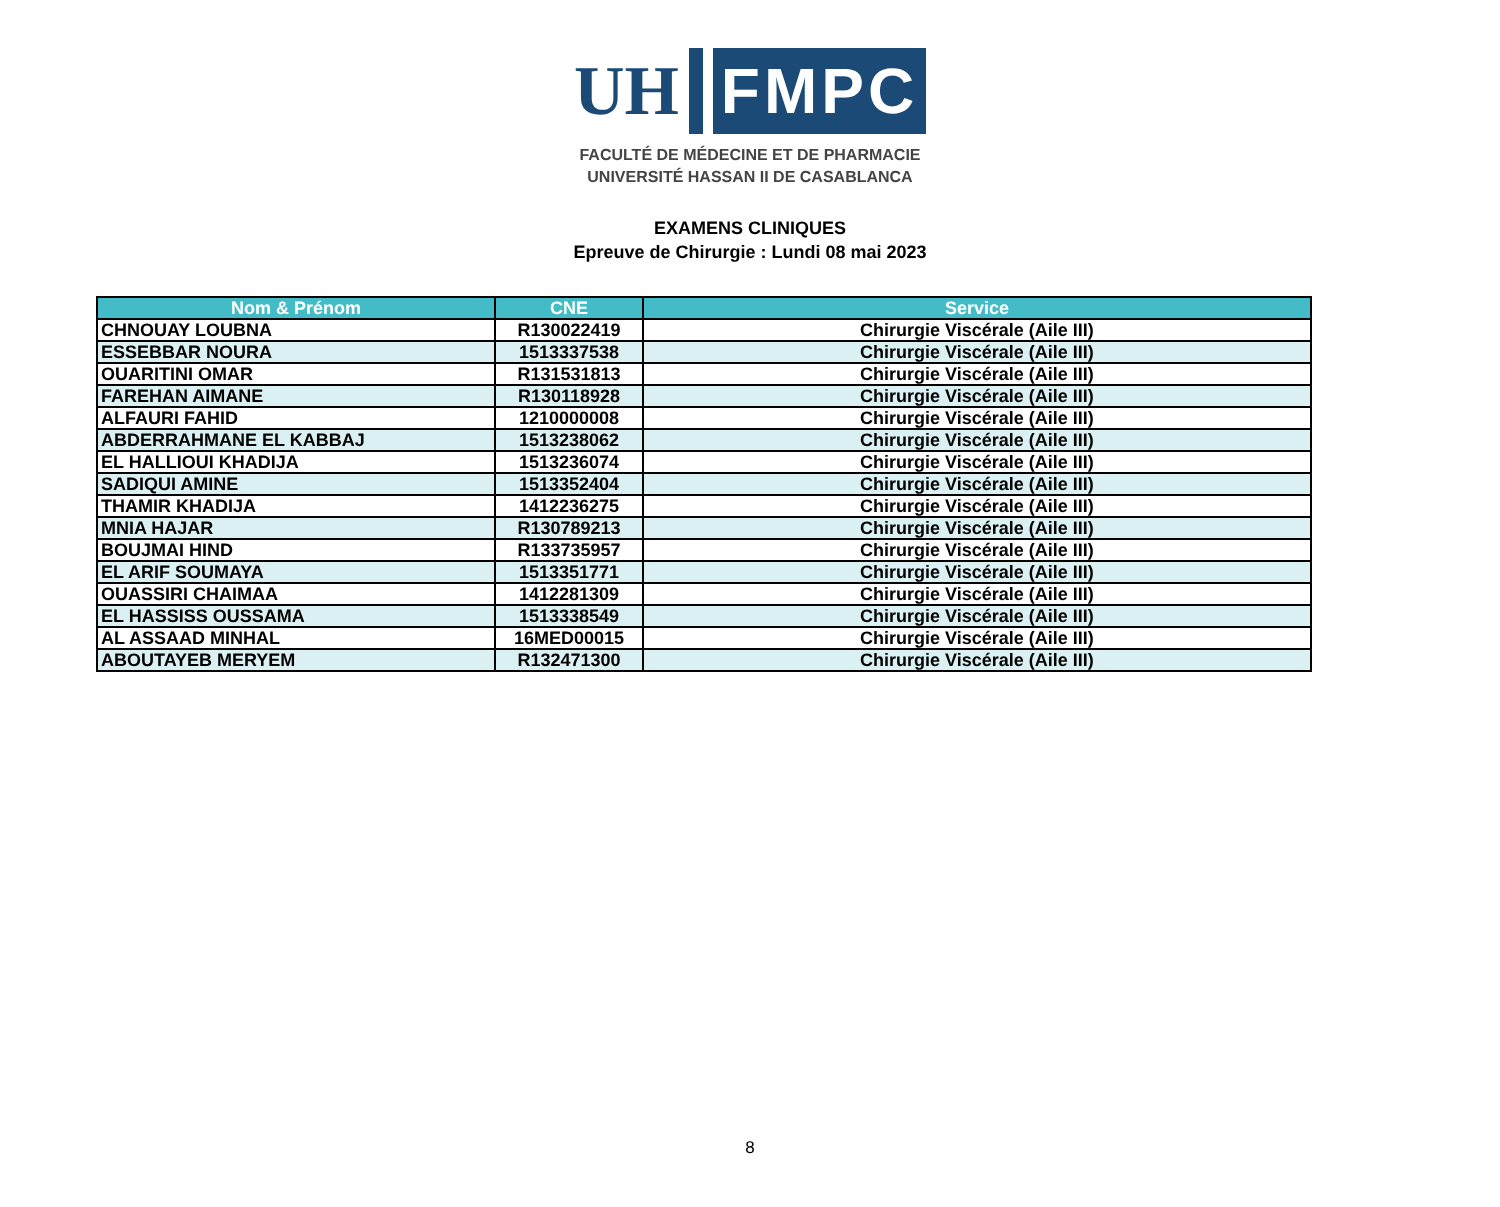UH
FMPC
FACULTÉ DE MÉDECINE ET DE PHARMACIE
UNIVERSITÉ HASSAN II DE CASABLANCA
EXAMENS CLINIQUES
Epreuve de Chirurgie : Lundi 08 mai 2023
| Nom & Prénom | CNE | Service |
| --- | --- | --- |
| CHNOUAY LOUBNA | R130022419 | Chirurgie Viscérale (Aile III) |
| ESSEBBAR NOURA | 1513337538 | Chirurgie Viscérale (Aile III) |
| OUARITINI OMAR | R131531813 | Chirurgie Viscérale (Aile III) |
| FAREHAN AIMANE | R130118928 | Chirurgie Viscérale (Aile III) |
| ALFAURI FAHID | 1210000008 | Chirurgie Viscérale (Aile III) |
| ABDERRAHMANE EL KABBAJ | 1513238062 | Chirurgie Viscérale (Aile III) |
| EL HALLIOUI KHADIJA | 1513236074 | Chirurgie Viscérale (Aile III) |
| SADIQUI AMINE | 1513352404 | Chirurgie Viscérale (Aile III) |
| THAMIR KHADIJA | 1412236275 | Chirurgie Viscérale (Aile III) |
| MNIA HAJAR | R130789213 | Chirurgie Viscérale (Aile III) |
| BOUJMAI HIND | R133735957 | Chirurgie Viscérale (Aile III) |
| EL ARIF SOUMAYA | 1513351771 | Chirurgie Viscérale (Aile III) |
| OUASSIRI CHAIMAA | 1412281309 | Chirurgie Viscérale (Aile III) |
| EL HASSISS OUSSAMA | 1513338549 | Chirurgie Viscérale (Aile III) |
| AL ASSAAD MINHAL | 16MED00015 | Chirurgie Viscérale (Aile III) |
| ABOUTAYEB MERYEM | R132471300 | Chirurgie Viscérale (Aile III) |
8